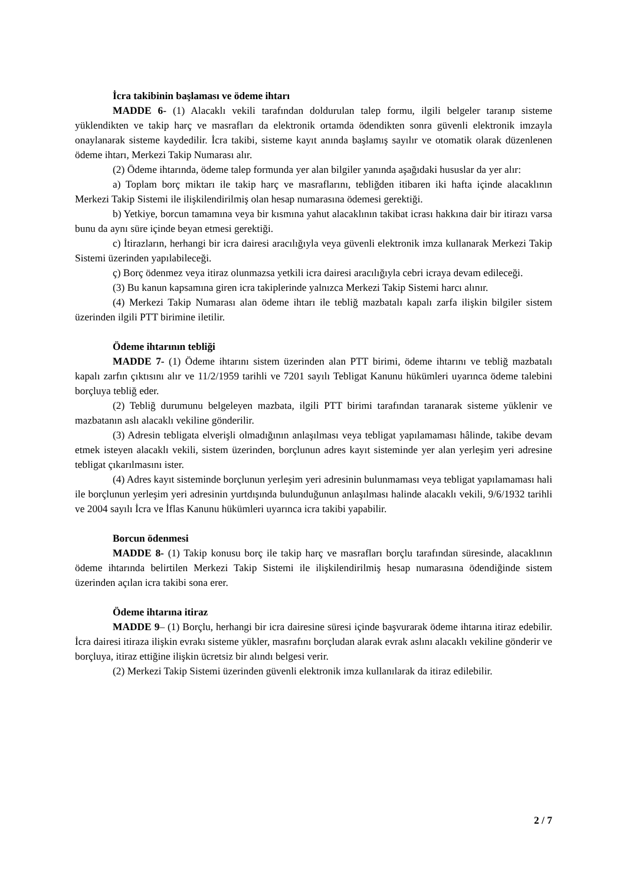İcra takibinin başlaması ve ödeme ihtarı
MADDE 6- (1) Alacaklı vekili tarafından doldurulan talep formu, ilgili belgeler taranıp sisteme yüklendikten ve takip harç ve masrafları da elektronik ortamda ödendikten sonra güvenli elektronik imzayla onaylanarak sisteme kaydedilir. İcra takibi, sisteme kayıt anında başlamış sayılır ve otomatik olarak düzenlenen ödeme ihtarı, Merkezi Takip Numarası alır.
(2) Ödeme ihtarında, ödeme talep formunda yer alan bilgiler yanında aşağıdaki hususlar da yer alır:
a) Toplam borç miktarı ile takip harç ve masraflarını, tebliğden itibaren iki hafta içinde alacaklının Merkezi Takip Sistemi ile ilişkilendirilmiş olan hesap numarasına ödemesi gerektiği.
b) Yetkiye, borcun tamamına veya bir kısmına yahut alacaklının takibat icrası hakkına dair bir itirazı varsa bunu da aynı süre içinde beyan etmesi gerektiği.
c) İtirazların, herhangi bir icra dairesi aracılığıyla veya güvenli elektronik imza kullanarak Merkezi Takip Sistemi üzerinden yapılabileceği.
ç) Borç ödenmez veya itiraz olunmazsa yetkili icra dairesi aracılığıyla cebri icraya devam edileceği.
(3) Bu kanun kapsamına giren icra takiplerinde yalnızca Merkezi Takip Sistemi harcı alınır.
(4) Merkezi Takip Numarası alan ödeme ihtarı ile tebliğ mazbatalı kapalı zarfa ilişkin bilgiler sistem üzerinden ilgili PTT birimine iletilir.
Ödeme ihtarının tebliği
MADDE 7- (1) Ödeme ihtarını sistem üzerinden alan PTT birimi, ödeme ihtarını ve tebliğ mazbatalı kapalı zarfın çıktısını alır ve 11/2/1959 tarihli ve 7201 sayılı Tebligat Kanunu hükümleri uyarınca ödeme talebini borçluya tebliğ eder.
(2) Tebliğ durumunu belgeleyen mazbata, ilgili PTT birimi tarafından taranarak sisteme yüklenir ve mazbatanın aslı alacaklı vekiline gönderilir.
(3) Adresin tebligata elverişli olmadığının anlaşılması veya tebligat yapılamaması hâlinde, takibe devam etmek isteyen alacaklı vekili, sistem üzerinden, borçlunun adres kayıt sisteminde yer alan yerleşim yeri adresine tebligat çıkarılmasını ister.
(4) Adres kayıt sisteminde borçlunun yerleşim yeri adresinin bulunmaması veya tebligat yapılamaması hali ile borçlunun yerleşim yeri adresinin yurtdışında bulunduğunun anlaşılması halinde alacaklı vekili, 9/6/1932 tarihli ve 2004 sayılı İcra ve İflas Kanunu hükümleri uyarınca icra takibi yapabilir.
Borcun ödenmesi
MADDE 8- (1) Takip konusu borç ile takip harç ve masrafları borçlu tarafından süresinde, alacaklının ödeme ihtarında belirtilen Merkezi Takip Sistemi ile ilişkilendirilmiş hesap numarasına ödendiğinde sistem üzerinden açılan icra takibi sona erer.
Ödeme ihtarına itiraz
MADDE 9– (1) Borçlu, herhangi bir icra dairesine süresi içinde başvurarak ödeme ihtarına itiraz edebilir. İcra dairesi itiraza ilişkin evrakı sisteme yükler, masrafını borçludan alarak evrak aslını alacaklı vekiline gönderir ve borçluya, itiraz ettiğine ilişkin ücretsiz bir alındı belgesi verir.
(2) Merkezi Takip Sistemi üzerinden güvenli elektronik imza kullanılarak da itiraz edilebilir.
2 / 7